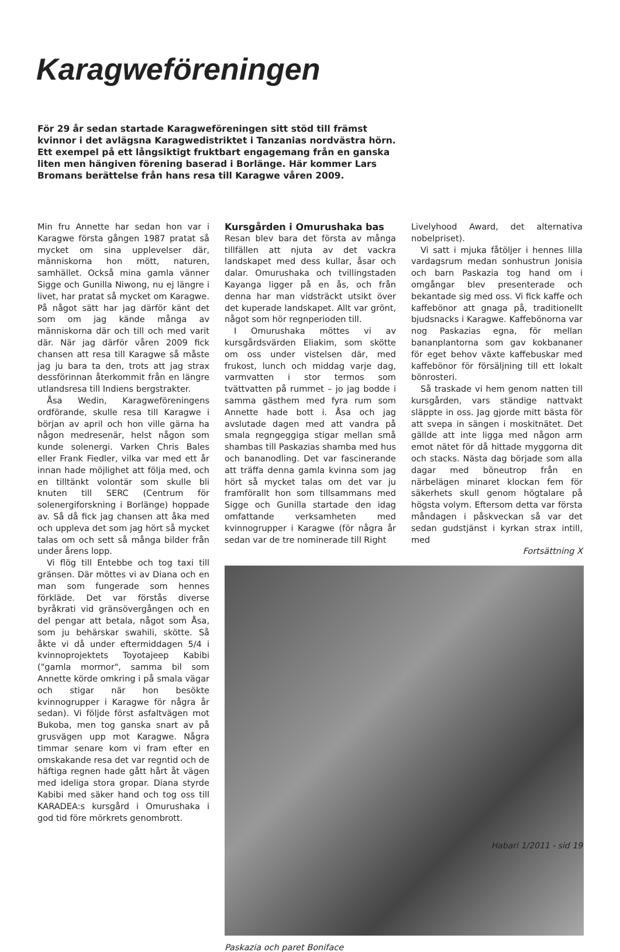Karagweföreningen
För 29 år sedan startade Karagweföreningen sitt stöd till främst kvinnor i det avlägsna Karagwedistriktet i Tanzanias nordvästra hörn. Ett exempel på ett långsiktigt fruktbart engagemang från en ganska liten men hängiven förening baserad i Borlänge. Här kommer Lars Bromans berättelse från hans resa till Karagwe våren 2009.
Min fru Annette har sedan hon var i Karagwe första gången 1987 pratat så mycket om sina upplevelser där, människorna hon mött, naturen, samhället. Också mina gamla vänner Sigge och Gunilla Niwong, nu ej längre i livet, har pratat så mycket om Karagwe. På något sätt har jag därför känt det som om jag kände många av människorna där och till och med varit där. När jag därför våren 2009 fick chansen att resa till Karagwe så måste jag ju bara ta den, trots att jag strax dessförinnan återkommit från en längre utlandsresa till Indiens bergstrakter.
Åsa Wedin, Karagweföreningens ordförande, skulle resa till Karagwe i början av april och hon ville gärna ha någon medresenär, helst någon som kunde solenergi. Varken Chris Bales eller Frank Fiedler, vilka var med ett år innan hade möjlighet att följa med, och en tilltänkt volontär som skulle bli knuten till SERC (Centrum för solenergiforskning i Borlänge) hoppade av. Så då fick jag chansen att åka med och uppleva det som jag hört så mycket talas om och sett så många bilder från under årens lopp.
Vi flög till Entebbe och tog taxi till gränsen. Där möttes vi av Diana och en man som fungerade som hennes förkläde. Det var förstås diverse byråkrati vid gränsövergången och en del pengar att betala, något som Åsa, som ju behärskar swahili, skötte. Så åkte vi då under eftermiddagen 5/4 i kvinnoprojektets Toyotajeep Kabibi ("gamla mormor", samma bil som Annette körde omkring i på smala vägar och stigar när hon besökte kvinnogrupper i Karagwe för några år sedan). Vi följde först asfaltvägen mot Bukoba, men tog ganska snart av på grusvägen upp mot Karagwe. Några timmar senare kom vi fram efter en omskakande resa det var regntid och de häftiga regnen hade gått hårt åt vägen med ideliga stora gropar. Diana styrde Kabibi med säker hand och tog oss till KARADEA:s kursgård i Omurushaka i god tid före mörkrets genombrott.
Kursgården i Omurushaka bas
Resan blev bara det första av många tillfällen att njuta av det vackra landskapet med dess kullar, åsar och dalar. Omurushaka och tvillingstaden Kayanga ligger på en ås, och från denna har man vidsträckt utsikt över det kuperade landskapet. Allt var grönt, något som hör regnperioden till.
I Omurushaka möttes vi av kursgårdsvärden Eliakim, som skötte om oss under vistelsen där, med frukost, lunch och middag varje dag, varmvatten i stor termos som tvättvatten på rummet – jo jag bodde i samma gästhem med fyra rum som Annette hade bott i. Åsa och jag avslutade dagen med att vandra på smala regngeggiga stigar mellan små shambas till Paskazias shamba med hus och bananodling. Det var fascinerande att träffa denna gamla kvinna som jag hört så mycket talas om det var ju framförallt hon som tillsammans med Sigge och Gunilla startade den idag omfattande verksamheten med kvinnogrupper i Karagwe (för några år sedan var de tre nominerade till Right
Livelyhood Award, det alternativa nobelpriset).
Vi satt i mjuka fåtöljer i hennes lilla vardagsrum medan sonhustrun Jonisia och barn Paskazia tog hand om i omgångar blev presenterade och bekantade sig med oss. Vi fick kaffe och kaffebönor att gnaga på, traditionellt bjudsnacks i Karagwe. Kaffebönorna var nog Paskazias egna, för mellan bananplantorna som gav kokbananer för eget behov växte kaffebuskar med kaffebönor för försäljning till ett lokalt bönrosteri.
Så traskade vi hem genom natten till kursgården, vars ständige nattvakt släppte in oss. Jag gjorde mitt bästa för att svepa in sängen i moskitnätet. Det gällde att inte ligga med någon arm emot nätet för då hittade myggorna dit och stacks. Nästa dag började som alla dagar med böneutrop från en närbelägen minaret klockan fem för säkerhets skull genom högtalare på högsta volym. Eftersom detta var första måndagen i påskveckan så var det sedan gudstjänst i kyrkan strax intill, med
Fortsättning X
Paskazia och paret Boniface
Habari 1/2011 - sid 19